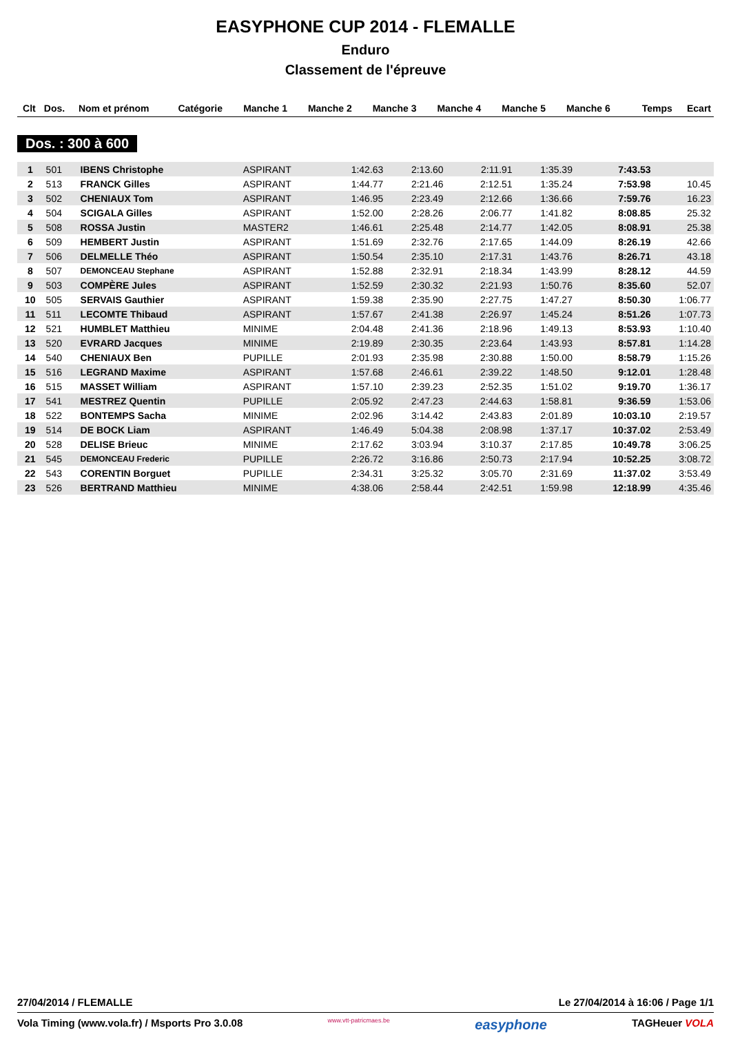EASYPHONE CUP 2014 - FLEMALLE
Enduro
Classement de l'épreuve
| Clt | Dos. | Nom et prénom | Catégorie | Manche 1 | Manche 2 | Manche 3 | Manche 4 | Manche 5 | Manche 6 | Temps | Ecart |
| --- | --- | --- | --- | --- | --- | --- | --- | --- | --- | --- | --- |
Dos. : 300 à 600
| 1 | 501 | IBENS Christophe | ASPIRANT | 1:42.63 | 2:13.60 | | 2:11.91 | 1:35.39 | | 7:43.53 | |
| 2 | 513 | FRANCK Gilles | ASPIRANT | 1:44.77 | 2:21.46 | | 2:12.51 | 1:35.24 | | 7:53.98 | 10.45 |
| 3 | 502 | CHENIAUX Tom | ASPIRANT | 1:46.95 | 2:23.49 | | 2:12.66 | 1:36.66 | | 7:59.76 | 16.23 |
| 4 | 504 | SCIGALA Gilles | ASPIRANT | 1:52.00 | 2:28.26 | | 2:06.77 | 1:41.82 | | 8:08.85 | 25.32 |
| 5 | 508 | ROSSA Justin | MASTER2 | 1:46.61 | 2:25.48 | | 2:14.77 | 1:42.05 | | 8:08.91 | 25.38 |
| 6 | 509 | HEMBERT Justin | ASPIRANT | 1:51.69 | 2:32.76 | | 2:17.65 | 1:44.09 | | 8:26.19 | 42.66 |
| 7 | 506 | DELMELLE Théo | ASPIRANT | 1:50.54 | 2:35.10 | | 2:17.31 | 1:43.76 | | 8:26.71 | 43.18 |
| 8 | 507 | DEMONCEAU Stephane | ASPIRANT | 1:52.88 | 2:32.91 | | 2:18.34 | 1:43.99 | | 8:28.12 | 44.59 |
| 9 | 503 | COMPÈRE Jules | ASPIRANT | 1:52.59 | 2:30.32 | | 2:21.93 | 1:50.76 | | 8:35.60 | 52.07 |
| 10 | 505 | SERVAIS Gauthier | ASPIRANT | 1:59.38 | 2:35.90 | | 2:27.75 | 1:47.27 | | 8:50.30 | 1:06.77 |
| 11 | 511 | LECOMTE Thibaud | ASPIRANT | 1:57.67 | 2:41.38 | | 2:26.97 | 1:45.24 | | 8:51.26 | 1:07.73 |
| 12 | 521 | HUMBLET Matthieu | MINIME | 2:04.48 | 2:41.36 | | 2:18.96 | 1:49.13 | | 8:53.93 | 1:10.40 |
| 13 | 520 | EVRARD Jacques | MINIME | 2:19.89 | 2:30.35 | | 2:23.64 | 1:43.93 | | 8:57.81 | 1:14.28 |
| 14 | 540 | CHENIAUX Ben | PUPILLE | 2:01.93 | 2:35.98 | | 2:30.88 | 1:50.00 | | 8:58.79 | 1:15.26 |
| 15 | 516 | LEGRAND Maxime | ASPIRANT | 1:57.68 | 2:46.61 | | 2:39.22 | 1:48.50 | | 9:12.01 | 1:28.48 |
| 16 | 515 | MASSET William | ASPIRANT | 1:57.10 | 2:39.23 | | 2:52.35 | 1:51.02 | | 9:19.70 | 1:36.17 |
| 17 | 541 | MESTREZ Quentin | PUPILLE | 2:05.92 | 2:47.23 | | 2:44.63 | 1:58.81 | | 9:36.59 | 1:53.06 |
| 18 | 522 | BONTEMPS Sacha | MINIME | 2:02.96 | 3:14.42 | | 2:43.83 | 2:01.89 | | 10:03.10 | 2:19.57 |
| 19 | 514 | DE BOCK Liam | ASPIRANT | 1:46.49 | 5:04.38 | | 2:08.98 | 1:37.17 | | 10:37.02 | 2:53.49 |
| 20 | 528 | DELISE Brieuc | MINIME | 2:17.62 | 3:03.94 | | 3:10.37 | 2:17.85 | | 10:49.78 | 3:06.25 |
| 21 | 545 | DEMONCEAU Frederic | PUPILLE | 2:26.72 | 3:16.86 | | 2:50.73 | 2:17.94 | | 10:52.25 | 3:08.72 |
| 22 | 543 | CORENTIN Borguet | PUPILLE | 2:34.31 | 3:25.32 | | 3:05.70 | 2:31.69 | | 11:37.02 | 3:53.49 |
| 23 | 526 | BERTRAND Matthieu | MINIME | 4:38.06 | 2:58.44 | | 2:42.51 | 1:59.98 | | 12:18.99 | 4:35.46 |
27/04/2014 / FLEMALLE Le 27/04/2014 à 16:06 / Page 1/1
Vola Timing (www.vola.fr) / Msports Pro 3.0.08 www.vtt-patricmaes.be easyphone TAGHeuer VOLA